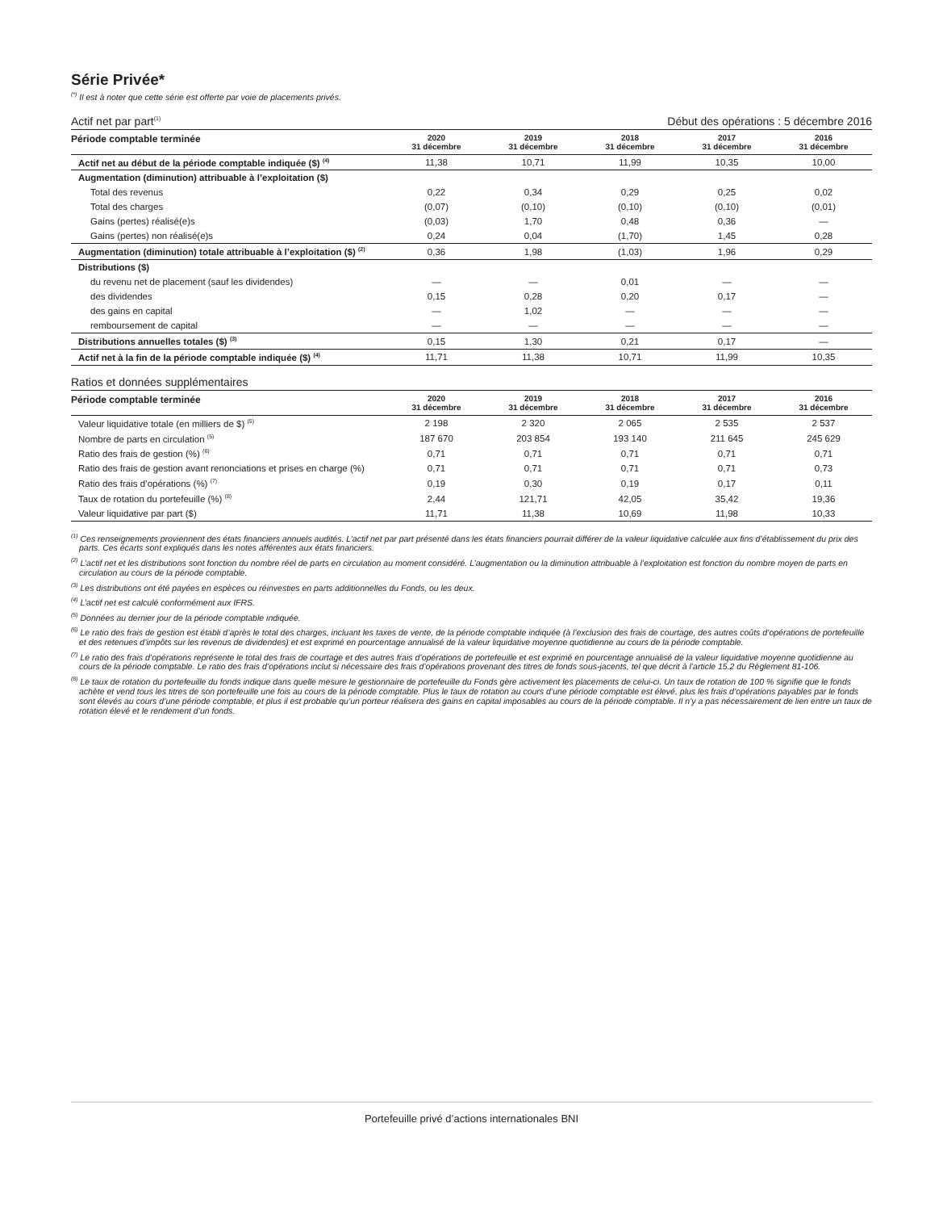Série Privée*
<sup>(*)</sup> Il est à noter que cette série est offerte par voie de placements privés.
Actif net par part<sup>(1)</sup> Début des opérations : 5 décembre 2016
| Période comptable terminée | 2020 31 décembre | 2019 31 décembre | 2018 31 décembre | 2017 31 décembre | 2016 31 décembre |
| --- | --- | --- | --- | --- | --- |
| Actif net au début de la période comptable indiquée ($) <sup>(4)</sup> | 11,38 | 10,71 | 11,99 | 10,35 | 10,00 |
| Augmentation (diminution) attribuable à l’exploitation ($) | | | | | |
| Total des revenus | 0,22 | 0,34 | 0,29 | 0,25 | 0,02 |
| Total des charges | (0,07) | (0,10) | (0,10) | (0,10) | (0,01) |
| Gains (pertes) réalisé(e)s | (0,03) | 1,70 | 0,48 | 0,36 | — |
| Gains (pertes) non réalisé(e)s | 0,24 | 0,04 | (1,70) | 1,45 | 0,28 |
| Augmentation (diminution) totale attribuable à l’exploitation ($) <sup>(2)</sup> | 0,36 | 1,98 | (1,03) | 1,96 | 0,29 |
| Distributions ($) | | | | | |
| du revenu net de placement (sauf les dividendes) | — | — | 0,01 | — | — |
| des dividendes | 0,15 | 0,28 | 0,20 | 0,17 | — |
| des gains en capital | — | 1,02 | — | — | — |
| remboursement de capital | — | — | — | — | — |
| Distributions annuelles totales ($) <sup>(3)</sup> | 0,15 | 1,30 | 0,21 | 0,17 | — |
| Actif net à la fin de la période comptable indiquée ($) <sup>(4)</sup> | 11,71 | 11,38 | 10,71 | 11,99 | 10,35 |
Ratios et données supplémentaires
| Période comptable terminée | 2020 31 décembre | 2019 31 décembre | 2018 31 décembre | 2017 31 décembre | 2016 31 décembre |
| --- | --- | --- | --- | --- | --- |
| Valeur liquidative totale (en milliers de $) <sup>(5)</sup> | 2 198 | 2 320 | 2 065 | 2 535 | 2 537 |
| Nombre de parts en circulation <sup>(5)</sup> | 187 670 | 203 854 | 193 140 | 211 645 | 245 629 |
| Ratio des frais de gestion (%) <sup>(6)</sup> | 0,71 | 0,71 | 0,71 | 0,71 | 0,71 |
| Ratio des frais de gestion avant renonciations et prises en charge (%) | 0,71 | 0,71 | 0,71 | 0,71 | 0,73 |
| Ratio des frais d’opérations (%) <sup>(7)</sup> | 0,19 | 0,30 | 0,19 | 0,17 | 0,11 |
| Taux de rotation du portefeuille (%) <sup>(8)</sup> | 2,44 | 121,71 | 42,05 | 35,42 | 19,36 |
| Valeur liquidative par part ($) | 11,71 | 11,38 | 10,69 | 11,98 | 10,33 |
<sup>(1)</sup> Ces renseignements proviennent des états financiers annuels audités. L’actif net par part présenté dans les états financiers pourrait différer de la valeur liquidative calculée aux fins d’établissement du prix des parts. Ces écarts sont expliqués dans les notes afférentes aux états financiers.
<sup>(2)</sup> L’actif net et les distributions sont fonction du nombre réel de parts en circulation au moment considéré. L’augmentation ou la diminution attribuable à l’exploitation est fonction du nombre moyen de parts en circulation au cours de la période comptable.
<sup>(3)</sup> Les distributions ont été payées en espèces ou réinvesties en parts additionnelles du Fonds, ou les deux.
<sup>(4)</sup> L’actif net est calculé conformément aux IFRS.
<sup>(5)</sup> Données au dernier jour de la période comptable indiquée.
<sup>(6)</sup> Le ratio des frais de gestion est établi d’après le total des charges, incluant les taxes de vente, de la période comptable indiquée (à l’exclusion des frais de courtage, des autres coûts d’opérations de portefeuille et des retenues d’impôts sur les revenus de dividendes) et est exprimé en pourcentage annualisé de la valeur liquidative moyenne quotidienne au cours de la période comptable.
<sup>(7)</sup> Le ratio des frais d’opérations représente le total des frais de courtage et des autres frais d’opérations de portefeuille et est exprimé en pourcentage annualisé de la valeur liquidative moyenne quotidienne au cours de la période comptable. Le ratio des frais d’opérations inclut si nécessaire des frais d’opérations provenant des titres de fonds sous-jacents, tel que décrit à l’article 15.2 du Règlement 81-106.
<sup>(8)</sup> Le taux de rotation du portefeuille du fonds indique dans quelle mesure le gestionnaire de portefeuille du Fonds gère activement les placements de celui-ci. Un taux de rotation de 100 % signifie que le fonds achète et vend tous les titres de son portefeuille une fois au cours de la période comptable. Plus le taux de rotation au cours d’une période comptable est élevé, plus les frais d’opérations payables par le fonds sont élevés au cours d’une période comptable, et plus il est probable qu’un porteur réalisera des gains en capital imposables au cours de la période comptable. Il n’y a pas nécessairement de lien entre un taux de rotation élevé et le rendement d’un fonds.
Portefeuille privé d’actions internationales BNI